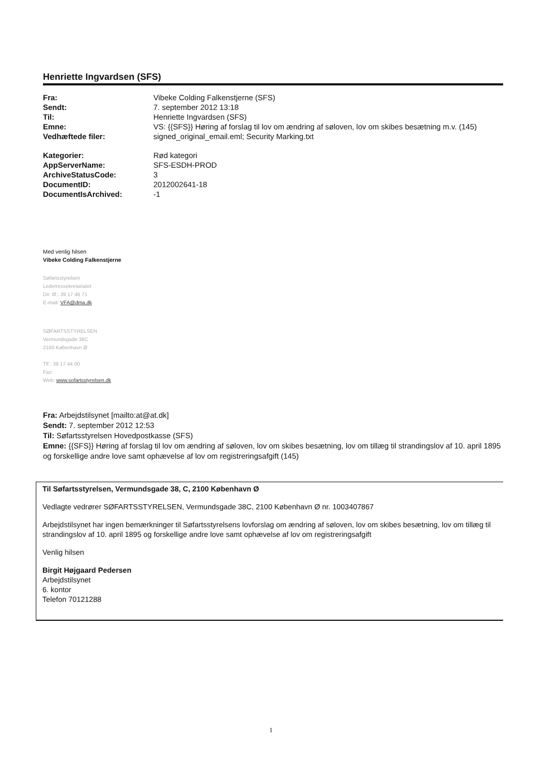Henriette Ingvardsen (SFS)
| Fra: | Vibeke Colding Falkenstjerne (SFS) |
| Sendt: | 7. september 2012 13:18 |
| Til: | Henriette Ingvardsen (SFS) |
| Emne: | VS: {{SFS}} Høring af forslag til lov om ændring af søloven, lov om skibes besætning m.v. (145) |
| Vedhæftede filer: | signed_original_email.eml; Security Marking.txt |
| Kategorier: | Rød kategori |
| AppServerName: | SFS-ESDH-PROD |
| ArchiveStatusCode: | 3 |
| DocumentID: | 2012002641-18 |
| DocumentIsArchived: | -1 |
Med venlig hilsen
Vibeke Colding Falkenstjerne
Søfartsstyrelsen
Lederressekretariatet
Dir. tlf.: 39 17 46 71
E-mail: VFA@dma.dk
SØFARTSSTYRELSEN
Vermundsgade 38C
2100 København Ø
Tlf.: 39 17 44 00
Fax:
Web: www.sofartsstyrelsen.dk
Fra: Arbejdstilsynet [mailto:at@at.dk]
Sendt: 7. september 2012 12:53
Til: Søfartsstyrelsen Hovedpostkasse (SFS)
Emne: {{SFS}} Høring af forslag til lov om ændring af søloven, lov om skibes besætning, lov om tillæg til strandingslov af 10. april 1895 og forskellige andre love samt ophævelse af lov om registreringsafgift (145)
Til Søfartsstyrelsen, Vermundsgade 38, C, 2100 København Ø
Vedlagte vedrører SØFARTSSTYRELSEN, Vermundsgade 38C, 2100 København Ø nr. 1003407867
Arbejdstilsynet har ingen bemærkninger til Søfartsstyrelsens lovforslag om ændring af søloven, lov om skibes besætning, lov om tillæg til strandingslov af 10. april 1895 og forskellige andre love samt ophævelse af lov om registreringsafgift
Venlig hilsen
Birgit Højgaard Pedersen
Arbejdstilsynet
6. kontor
Telefon 70121288
1